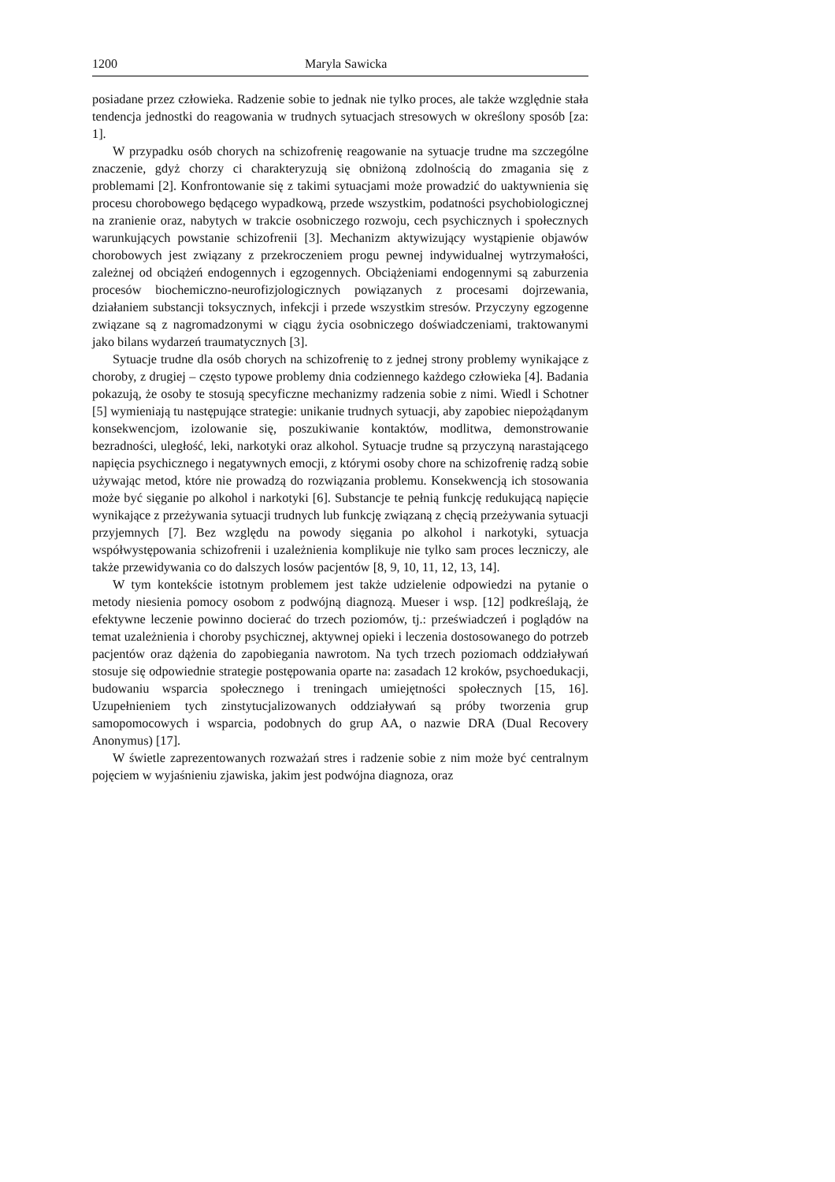1200 Maryla Sawicka
posiadane przez człowieka. Radzenie sobie to jednak nie tylko proces, ale także względnie stała tendencja jednostki do reagowania w trudnych sytuacjach stresowych w określony sposób [za: 1].
W przypadku osób chorych na schizofrenię reagowanie na sytuacje trudne ma szczególne znaczenie, gdyż chorzy ci charakteryzują się obniżoną zdolnością do zmagania się z problemami [2]. Konfrontowanie się z takimi sytuacjami może prowadzić do uaktywnienia się procesu chorobowego będącego wypadkową, przede wszystkim, podatności psychobiologicznej na zranienie oraz, nabytych w trakcie osobniczego rozwoju, cech psychicznych i społecznych warunkujących powstanie schizofrenii [3]. Mechanizm aktywizujący wystąpienie objawów chorobowych jest związany z przekroczeniem progu pewnej indywidualnej wytrzymałości, zależnej od obciążeń endogennych i egzogennych. Obciążeniami endogennymi są zaburzenia procesów biochemiczno-neurofizjologicznych powiązanych z procesami dojrzewania, działaniem substancji toksycznych, infekcji i przede wszystkim stresów. Przyczyny egzogenne związane są z nagromadzonymi w ciągu życia osobniczego doświadczeniami, traktowanymi jako bilans wydarzeń traumatycznych [3].
Sytuacje trudne dla osób chorych na schizofrenię to z jednej strony problemy wynikające z choroby, z drugiej – często typowe problemy dnia codziennego każdego człowieka [4]. Badania pokazują, że osoby te stosują specyficzne mechanizmy radzenia sobie z nimi. Wiedl i Schotner [5] wymieniają tu następujące strategie: unikanie trudnych sytuacji, aby zapobiec niepożądanym konsekwencjom, izolowanie się, poszukiwanie kontaktów, modlitwa, demonstrowanie bezradności, uległość, leki, narkotyki oraz alkohol. Sytuacje trudne są przyczyną narastającego napięcia psychicznego i negatywnych emocji, z którymi osoby chore na schizofrenię radzą sobie używając metod, które nie prowadzą do rozwiązania problemu. Konsekwencją ich stosowania może być sięganie po alkohol i narkotyki [6]. Substancje te pełnią funkcję redukującą napięcie wynikające z przeżywania sytuacji trudnych lub funkcję związaną z chęcią przeżywania sytuacji przyjemnych [7]. Bez względu na powody sięgania po alkohol i narkotyki, sytuacja współwystępowania schizofrenii i uzależnienia komplikuje nie tylko sam proces leczniczy, ale także przewidywania co do dalszych losów pacjentów [8, 9, 10, 11, 12, 13, 14].
W tym kontekście istotnym problemem jest także udzielenie odpowiedzi na pytanie o metody niesienia pomocy osobom z podwójną diagnozą. Mueser i wsp. [12] podkreślają, że efektywne leczenie powinno docierać do trzech poziomów, tj.: przeświadczeń i poglądów na temat uzależnienia i choroby psychicznej, aktywnej opieki i leczenia dostosowanego do potrzeb pacjentów oraz dążenia do zapobiegania nawrotom. Na tych trzech poziomach oddziaływań stosuje się odpowiednie strategie postępowania oparte na: zasadach 12 kroków, psychoedukacji, budowaniu wsparcia społecznego i treningach umiejętności społecznych [15, 16]. Uzupełnieniem tych zinstytucjalizowanych oddziaływań są próby tworzenia grup samopomocowych i wsparcia, podobnych do grup AA, o nazwie DRA (Dual Recovery Anonymus) [17].
W świetle zaprezentowanych rozważań stres i radzenie sobie z nim może być centralnym pojęciem w wyjaśnieniu zjawiska, jakim jest podwójna diagnoza, oraz